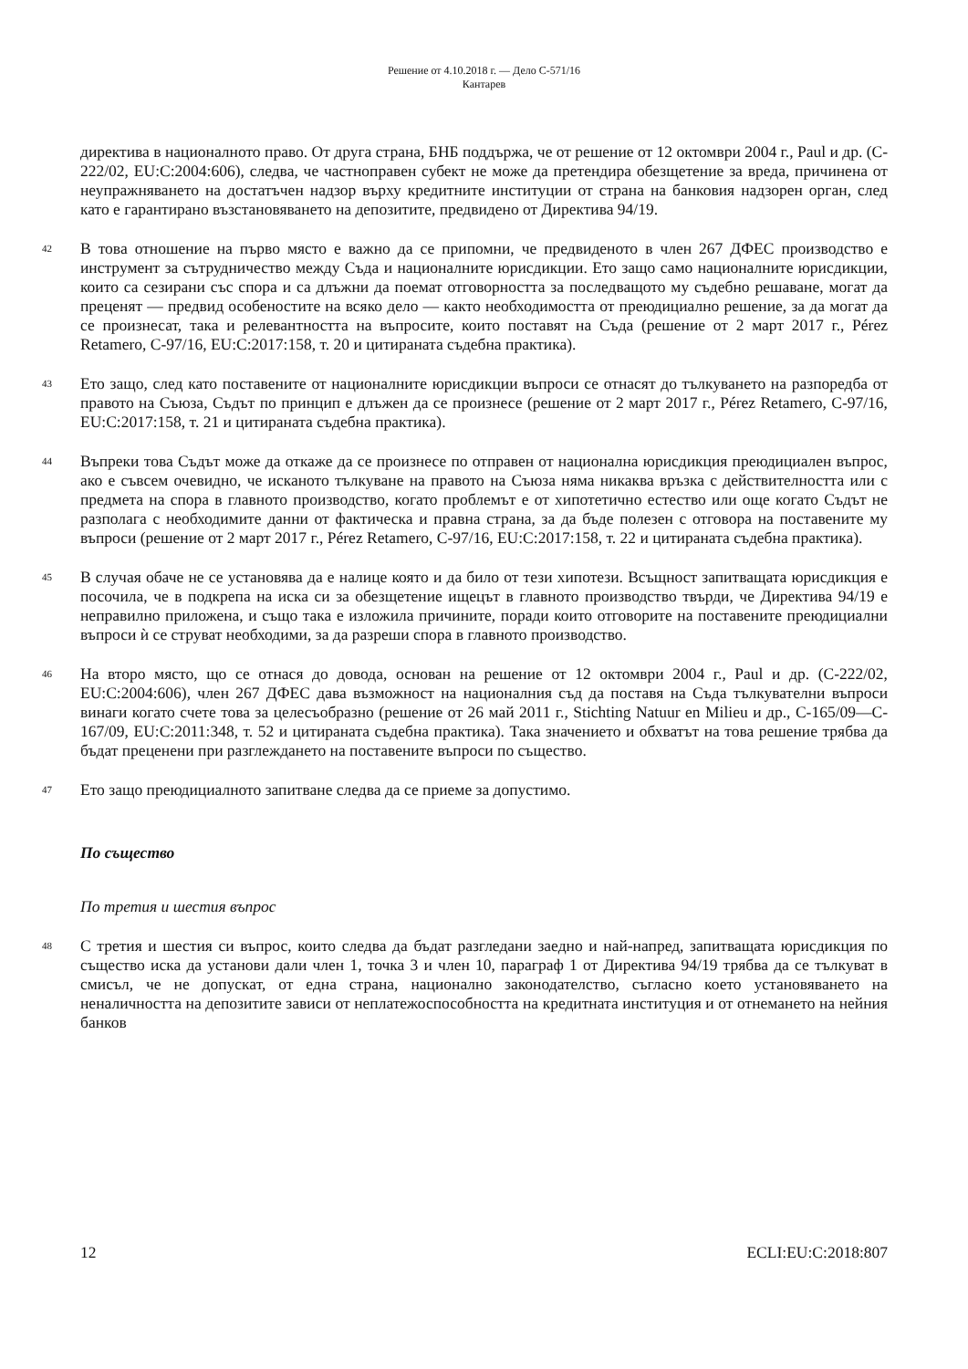Решение от 4.10.2018 г. — Дело C-571/16
Кантарев
директива в националното право. От друга страна, БНБ поддържа, че от решение от 12 октомври 2004 г., Paul и др. (C-222/02, EU:C:2004:606), следва, че частноправен субект не може да претендира обезщетение за вреда, причинена от неупражняването на достатъчен надзор върху кредитните институции от страна на банковия надзорен орган, след като е гарантирано възстановяването на депозитите, предвидено от Директива 94/19.
42
В това отношение на първо място е важно да се припомни, че предвиденото в член 267 ДФЕС производство е инструмент за сътрудничество между Съда и националните юрисдикции. Ето защо само националните юрисдикции, които са сезирани със спора и са длъжни да поемат отговорността за последващото му съдебно решаване, могат да преценят — предвид особеностите на всяко дело — както необходимостта от преюдициално решение, за да могат да се произнесат, така и релевантността на въпросите, които поставят на Съда (решение от 2 март 2017 г., Pérez Retamero, C-97/16, EU:C:2017:158, т. 20 и цитираната съдебна практика).
43
Ето защо, след като поставените от националните юрисдикции въпроси се отнасят до тълкуването на разпоредба от правото на Съюза, Съдът по принцип е длъжен да се произнесе (решение от 2 март 2017 г., Pérez Retamero, C-97/16, EU:C:2017:158, т. 21 и цитираната съдебна практика).
44
Въпреки това Съдът може да откаже да се произнесе по отправен от национална юрисдикция преюдициален въпрос, ако е съвсем очевидно, че исканото тълкуване на правото на Съюза няма никаква връзка с действителността или с предмета на спора в главното производство, когато проблемът е от хипотетично естество или още когато Съдът не разполага с необходимите данни от фактическа и правна страна, за да бъде полезен с отговора на поставените му въпроси (решение от 2 март 2017 г., Pérez Retamero, C-97/16, EU:C:2017:158, т. 22 и цитираната съдебна практика).
45
В случая обаче не се установява да е налице която и да било от тези хипотези. Всъщност запитващата юрисдикция е посочила, че в подкрепа на иска си за обезщетение ищецът в главното производство твърди, че Директива 94/19 е неправилно приложена, и също така е изложила причините, поради които отговорите на поставените преюдициални въпроси ѝ се струват необходими, за да разреши спора в главното производство.
46
На второ място, що се отнася до довода, основан на решение от 12 октомври 2004 г., Paul и др. (C-222/02, EU:C:2004:606), член 267 ДФЕС дава възможност на националния съд да поставя на Съда тълкувателни въпроси винаги когато счете това за целесъобразно (решение от 26 май 2011 г., Stichting Natuur en Milieu и др., C-165/09—C-167/09, EU:C:2011:348, т. 52 и цитираната съдебна практика). Така значението и обхватът на това решение трябва да бъдат преценени при разглеждането на поставените въпроси по същество.
47
Ето защо преюдициалното запитване следва да се приеме за допустимо.
По същество
По третия и шестия въпрос
48
С третия и шестия си въпрос, които следва да бъдат разгледани заедно и най-напред, запитващата юрисдикция по същество иска да установи дали член 1, точка 3 и член 10, параграф 1 от Директива 94/19 трябва да се тълкуват в смисъл, че не допускат, от една страна, национално законодателство, съгласно което установяването на неналичността на депозитите зависи от неплатежоспособността на кредитната институция и от отнемането на нейния банков
12 ECLI:EU:C:2018:807